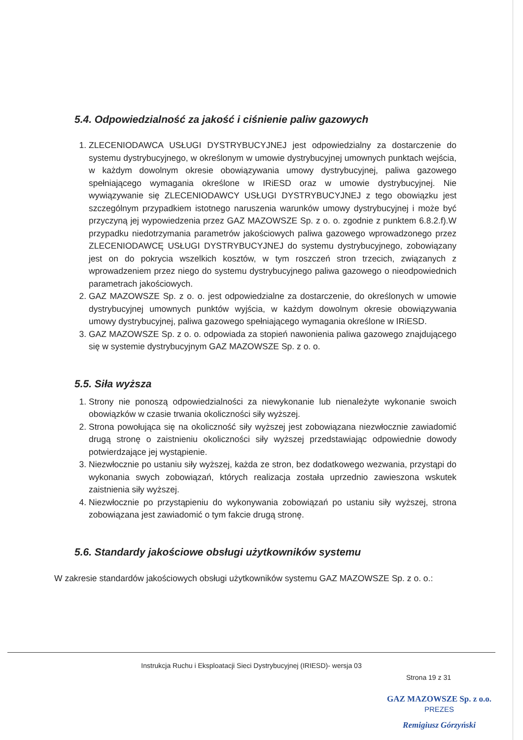5.4. Odpowiedzialność za jakość i ciśnienie paliw gazowych
1. ZLECENIODAWCA USŁUGI DYSTRYBUCYJNEJ jest odpowiedzialny za dostarczenie do systemu dystrybucyjnego, w określonym w umowie dystrybucyjnej umownych punktach wejścia, w każdym dowolnym okresie obowiązywania umowy dystrybucyjnej, paliwa gazowego spełniającego wymagania określone w IRiESD oraz w umowie dystrybucyjnej. Nie wywiązywanie się ZLECENIODAWCY USŁUGI DYSTRYBUCYJNEJ z tego obowiązku jest szczególnym przypadkiem istotnego naruszenia warunków umowy dystrybucyjnej i może być przyczyną jej wypowiedzenia przez GAZ MAZOWSZE Sp. z o. o. zgodnie z punktem 6.8.2.f).W przypadku niedotrzymania parametrów jakościowych paliwa gazowego wprowadzonego przez ZLECENIODAWCĘ USŁUGI DYSTRYBUCYJNEJ do systemu dystrybucyjnego, zobowiązany jest on do pokrycia wszelkich kosztów, w tym roszczeń stron trzecich, związanych z wprowadzeniem przez niego do systemu dystrybucyjnego paliwa gazowego o nieodpowiednich parametrach jakościowych.
2. GAZ MAZOWSZE Sp. z o. o. jest odpowiedzialne za dostarczenie, do określonych w umowie dystrybucyjnej umownych punktów wyjścia, w każdym dowolnym okresie obowiązywania umowy dystrybucyjnej, paliwa gazowego spełniającego wymagania określone w IRiESD.
3. GAZ MAZOWSZE Sp. z o. o. odpowiada za stopień nawonienia paliwa gazowego znajdującego się w systemie dystrybucyjnym GAZ MAZOWSZE Sp. z o. o.
5.5. Siła wyższa
1. Strony nie ponoszą odpowiedzialności za niewykonanie lub nienależyte wykonanie swoich obowiązków w czasie trwania okoliczności siły wyższej.
2. Strona powołująca się na okoliczność siły wyższej jest zobowiązana niezwłocznie zawiadomić drugą stronę o zaistnieniu okoliczności siły wyższej przedstawiając odpowiednie dowody potwierdzające jej wystąpienie.
3. Niezwłocznie po ustaniu siły wyższej, każda ze stron, bez dodatkowego wezwania, przystąpi do wykonania swych zobowiązań, których realizacja została uprzednio zawieszona wskutek zaistnienia siły wyższej.
4. Niezwłocznie po przystąpieniu do wykonywania zobowiązań po ustaniu siły wyższej, strona zobowiązana jest zawiadomić o tym fakcie drugą stronę.
5.6. Standardy jakościowe obsługi użytkowników systemu
W zakresie standardów jakościowych obsługi użytkowników systemu GAZ MAZOWSZE Sp. z o. o.:
Instrukcja Ruchu i Eksploatacji Sieci Dystrybucyjnej (IRIESD)- wersja 03
Strona 19 z 31
GAZ MAZOWSZE Sp. z o.o.
PREZES
Remigiusz Górzyński